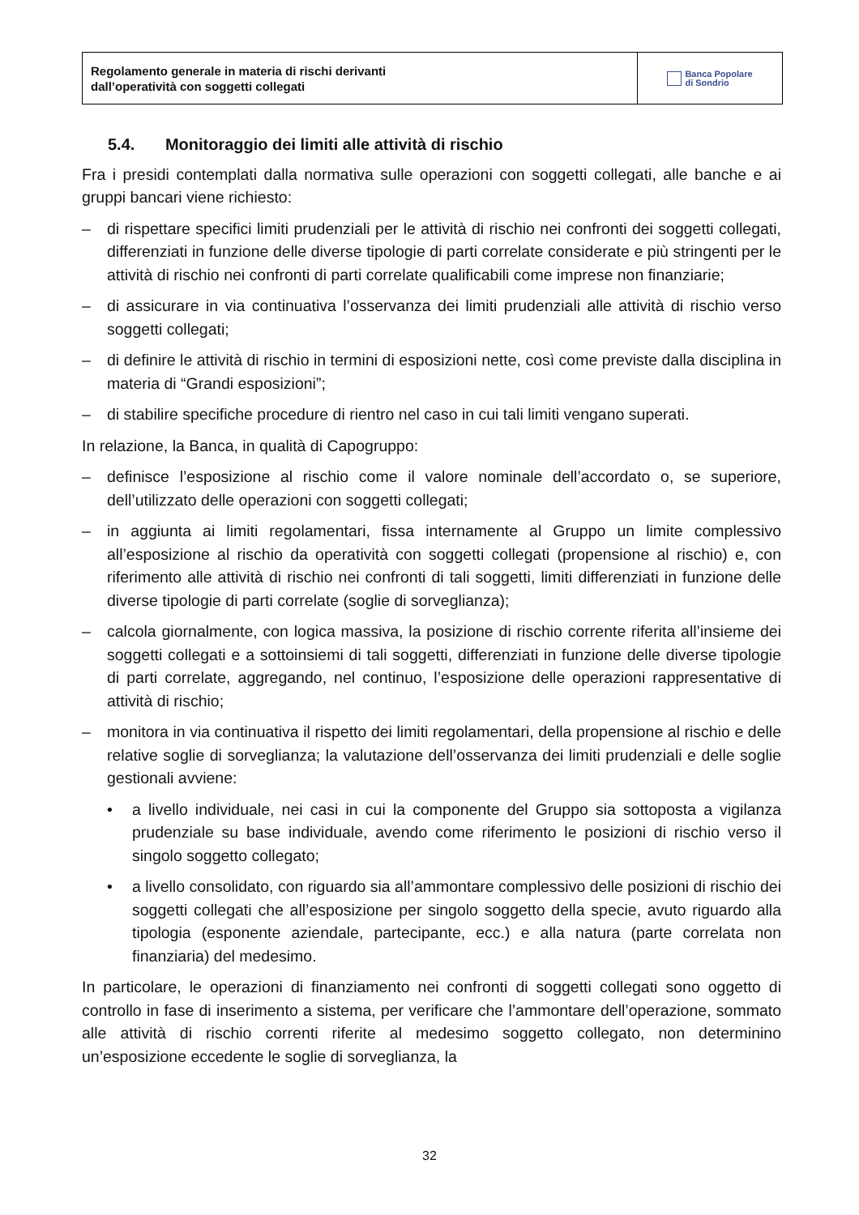Regolamento generale in materia di rischi derivanti
dall’operatività con soggetti collegati
Banca Popolare
di Sondrio
5.4. Monitoraggio dei limiti alle attività di rischio
Fra i presidi contemplati dalla normativa sulle operazioni con soggetti collegati, alle banche e ai gruppi bancari viene richiesto:
– di rispettare specifici limiti prudenziali per le attività di rischio nei confronti dei soggetti collegati, differenziati in funzione delle diverse tipologie di parti correlate considerate e più stringenti per le attività di rischio nei confronti di parti correlate qualificabili come imprese non finanziarie;
– di assicurare in via continuativa l’osservanza dei limiti prudenziali alle attività di rischio verso soggetti collegati;
– di definire le attività di rischio in termini di esposizioni nette, così come previste dalla disciplina in materia di “Grandi esposizioni”;
– di stabilire specifiche procedure di rientro nel caso in cui tali limiti vengano superati.
In relazione, la Banca, in qualità di Capogruppo:
– definisce l’esposizione al rischio come il valore nominale dell’accordato o, se superiore, dell’utilizzato delle operazioni con soggetti collegati;
– in aggiunta ai limiti regolamentari, fissa internamente al Gruppo un limite complessivo all’esposizione al rischio da operatività con soggetti collegati (propensione al rischio) e, con riferimento alle attività di rischio nei confronti di tali soggetti, limiti differenziati in funzione delle diverse tipologie di parti correlate (soglie di sorveglianza);
– calcola giornalmente, con logica massiva, la posizione di rischio corrente riferita all’insieme dei soggetti collegati e a sottoinsiemi di tali soggetti, differenziati in funzione delle diverse tipologie di parti correlate, aggregando, nel continuo, l’esposizione delle operazioni rappresentative di attività di rischio;
– monitora in via continuativa il rispetto dei limiti regolamentari, della propensione al rischio e delle relative soglie di sorveglianza; la valutazione dell’osservanza dei limiti prudenziali e delle soglie gestionali avviene:
• a livello individuale, nei casi in cui la componente del Gruppo sia sottoposta a vigilanza prudenziale su base individuale, avendo come riferimento le posizioni di rischio verso il singolo soggetto collegato;
• a livello consolidato, con riguardo sia all’ammontare complessivo delle posizioni di rischio dei soggetti collegati che all’esposizione per singolo soggetto della specie, avuto riguardo alla tipologia (esponente aziendale, partecipante, ecc.) e alla natura (parte correlata non finanziaria) del medesimo.
In particolare, le operazioni di finanziamento nei confronti di soggetti collegati sono oggetto di controllo in fase di inserimento a sistema, per verificare che l’ammontare dell’operazione, sommato alle attività di rischio correnti riferite al medesimo soggetto collegato, non determinino un’esposizione eccedente le soglie di sorveglianza, la
32